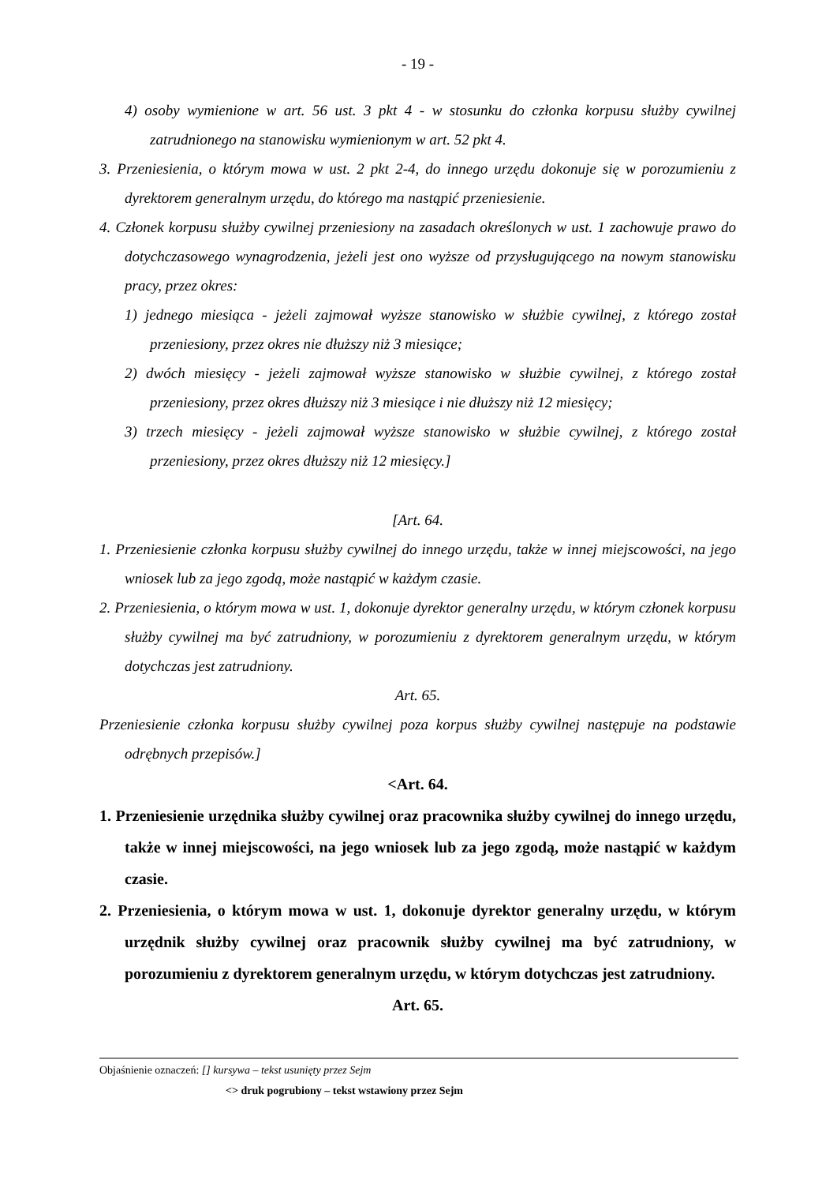- 19 -
4) osoby wymienione w art. 56 ust. 3 pkt 4 - w stosunku do członka korpusu służby cywilnej zatrudnionego na stanowisku wymienionym w art. 52 pkt 4.
3. Przeniesienia, o którym mowa w ust. 2 pkt 2-4, do innego urzędu dokonuje się w porozumieniu z dyrektorem generalnym urzędu, do którego ma nastąpić przeniesienie.
4. Członek korpusu służby cywilnej przeniesiony na zasadach określonych w ust. 1 zachowuje prawo do dotychczasowego wynagrodzenia, jeżeli jest ono wyższe od przysługującego na nowym stanowisku pracy, przez okres:
1) jednego miesiąca - jeżeli zajmował wyższe stanowisko w służbie cywilnej, z którego został przeniesiony, przez okres nie dłuższy niż 3 miesiące;
2) dwóch miesięcy - jeżeli zajmował wyższe stanowisko w służbie cywilnej, z którego został przeniesiony, przez okres dłuższy niż 3 miesiące i nie dłuższy niż 12 miesięcy;
3) trzech miesięcy - jeżeli zajmował wyższe stanowisko w służbie cywilnej, z którego został przeniesiony, przez okres dłuższy niż 12 miesięcy.]
[Art. 64.
1. Przeniesienie członka korpusu służby cywilnej do innego urzędu, także w innej miejscowości, na jego wniosek lub za jego zgodą, może nastąpić w każdym czasie.
2. Przeniesienia, o którym mowa w ust. 1, dokonuje dyrektor generalny urzędu, w którym członek korpusu służby cywilnej ma być zatrudniony, w porozumieniu z dyrektorem generalnym urzędu, w którym dotychczas jest zatrudniony.
Art. 65.
Przeniesienie członka korpusu służby cywilnej poza korpus służby cywilnej następuje na podstawie odrębnych przepisów.]
<Art. 64.
1. Przeniesienie urzędnika służby cywilnej oraz pracownika służby cywilnej do innego urzędu, także w innej miejscowości, na jego wniosek lub za jego zgodą, może nastąpić w każdym czasie.
2. Przeniesienia, o którym mowa w ust. 1, dokonuje dyrektor generalny urzędu, w którym urzędnik służby cywilnej oraz pracownik służby cywilnej ma być zatrudniony, w porozumieniu z dyrektorem generalnym urzędu, w którym dotychczas jest zatrudniony.
Art. 65.
Objaśnienie oznaczeń: [] kursywa – tekst usunięty przez Sejm
<> druk pogrubiony – tekst wstawiony przez Sejm